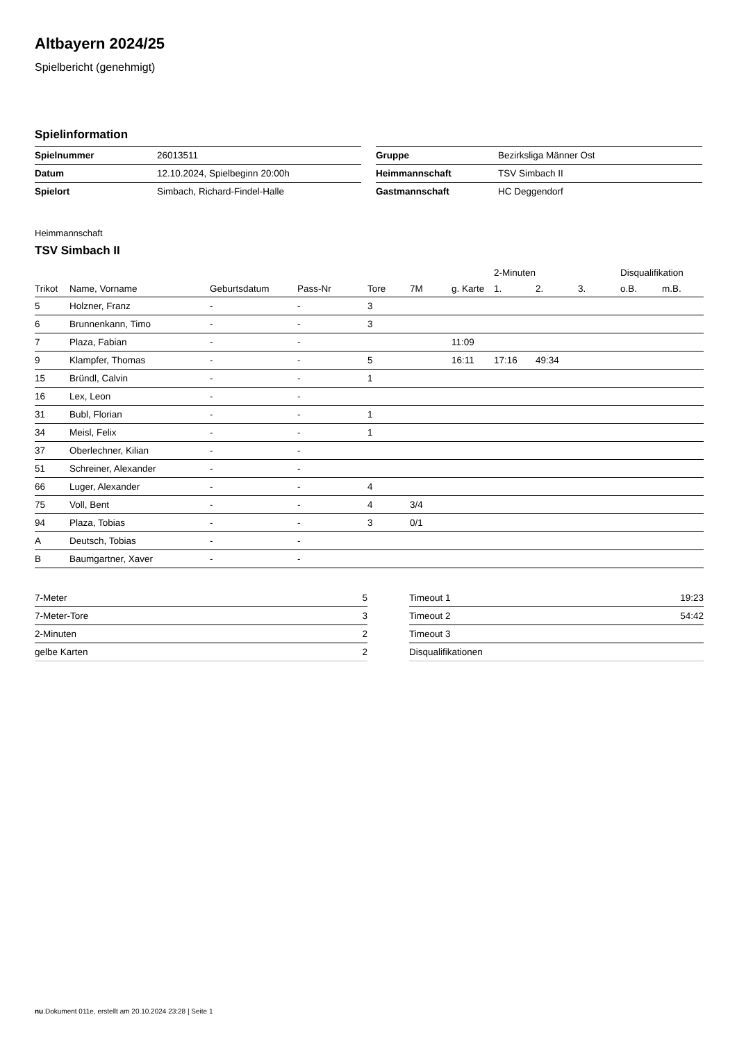Altbayern 2024/25
Spielbericht (genehmigt)
Spielinformation
| Spielnummer | 26013511 |
| Datum | 12.10.2024, Spielbeginn 20:00h |
| Spielort | Simbach, Richard-Findel-Halle |
| Gruppe | Bezirksliga Männer Ost |
| Heimmannschaft | TSV Simbach II |
| Gastmannschaft | HC Deggendorf |
Heimmannschaft
TSV Simbach II
| | | | | | | | 2-Minuten | | | Disqualifikation | |
| --- | --- | --- | --- | --- | --- | --- | --- | --- | --- | --- | --- |
| Trikot | Name, Vorname | Geburtsdatum | Pass-Nr | Tore | 7M | g. Karte | 1. | 2. | 3. | o.B. | m.B. |
| 5 | Holzner, Franz | - | - | 3 | | | | | | | |
| 6 | Brunnenkann, Timo | - | - | 3 | | | | | | | |
| 7 | Plaza, Fabian | - | - | | | 11:09 | | | | | |
| 9 | Klampfer, Thomas | - | - | 5 | | 16:11 | 17:16 | 49:34 | | | |
| 15 | Bründl, Calvin | - | - | 1 | | | | | | | |
| 16 | Lex, Leon | - | - | | | | | | | | |
| 31 | Bubl, Florian | - | - | 1 | | | | | | | |
| 34 | Meisl, Felix | - | - | 1 | | | | | | | |
| 37 | Oberlechner, Kilian | - | - | | | | | | | | |
| 51 | Schreiner, Alexander | - | - | | | | | | | | |
| 66 | Luger, Alexander | - | - | 4 | | | | | | | |
| 75 | Voll, Bent | - | - | 4 | 3/4 | | | | | | |
| 94 | Plaza, Tobias | - | - | 3 | 0/1 | | | | | | |
| A | Deutsch, Tobias | - | - | | | | | | | | |
| B | Baumgartner, Xaver | - | - | | | | | | | | |
| 7-Meter | 5 |
| 7-Meter-Tore | 3 |
| 2-Minuten | 2 |
| gelbe Karten | 2 |
| Timeout 1 | 19:23 |
| Timeout 2 | 54:42 |
| Timeout 3 | |
| Disqualifikationen | |
nu.Dokument 011e, erstellt am 20.10.2024 23:28 | Seite 1